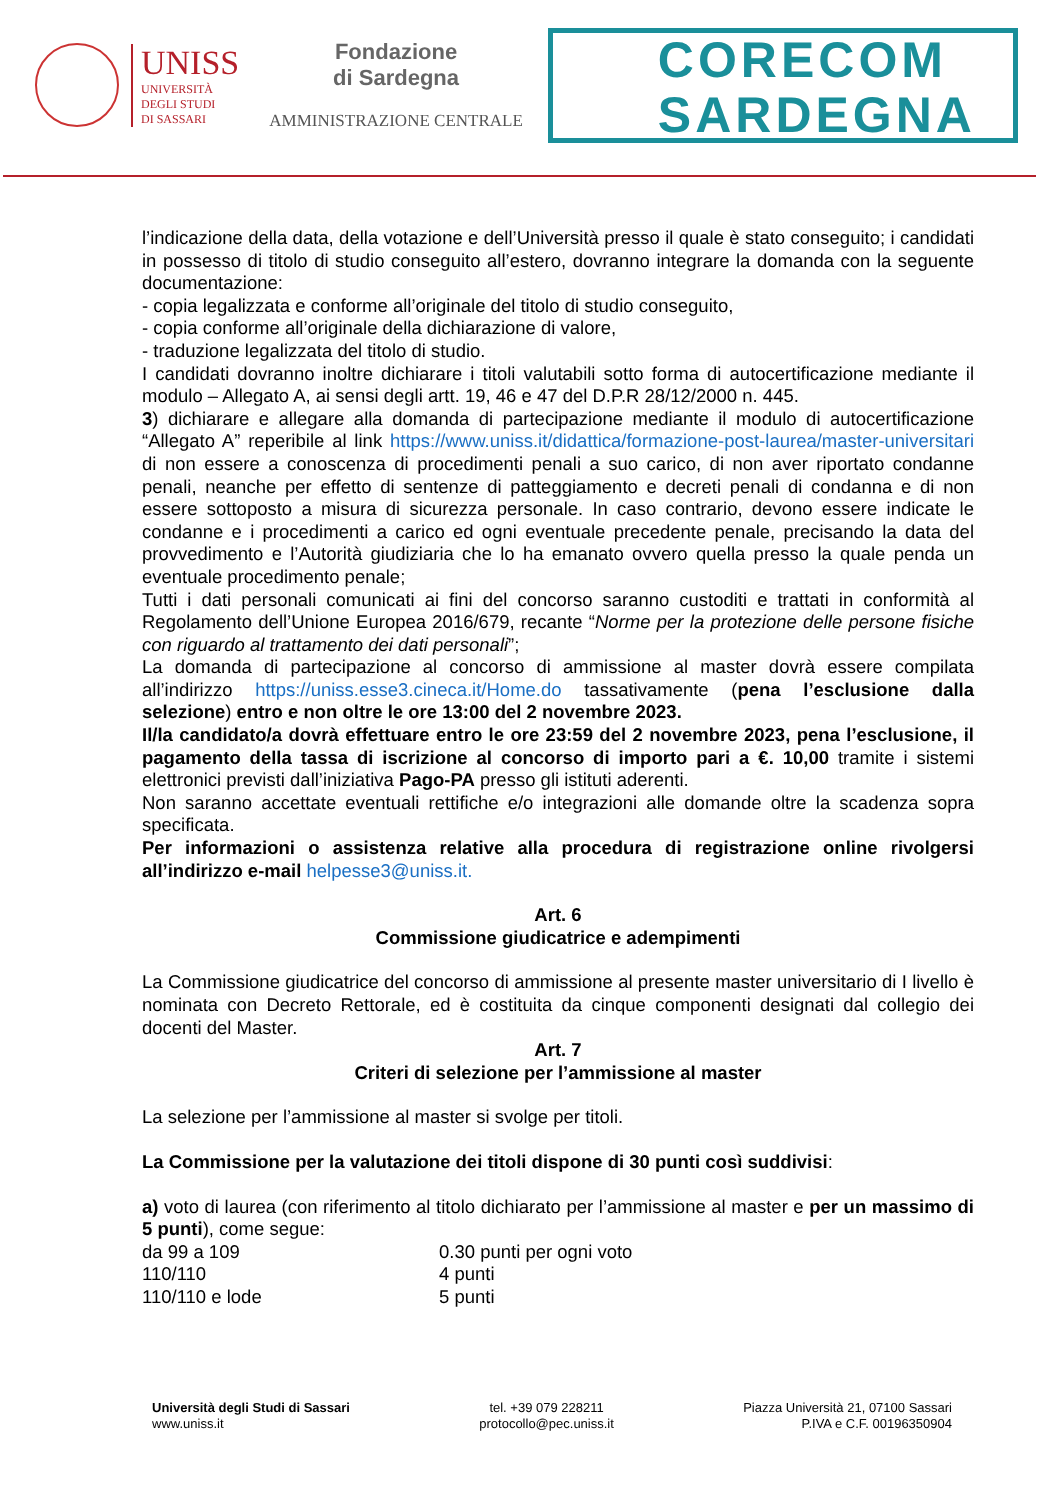UNISS
UNIVERSITÀ
DEGLI STUDI
DI SASSARI
Fondazione
di Sardegna
AMMINISTRAZIONE CENTRALE
CORECOM
SARDEGNA
l’indicazione della data, della votazione e dell’Università presso il quale è stato conseguito; i candidati in possesso di titolo di studio conseguito all’estero, dovranno integrare la domanda con la seguente documentazione:
- copia legalizzata e conforme all’originale del titolo di studio conseguito,
- copia conforme all’originale della dichiarazione di valore,
- traduzione legalizzata del titolo di studio.
I candidati dovranno inoltre dichiarare i titoli valutabili sotto forma di autocertificazione mediante il modulo – Allegato A, ai sensi degli artt. 19, 46 e 47 del D.P.R 28/12/2000 n. 445.
3) dichiarare e allegare alla domanda di partecipazione mediante il modulo di autocertificazione “Allegato A” reperibile al link https://www.uniss.it/didattica/formazione-post-laurea/master-universitari di non essere a conoscenza di procedimenti penali a suo carico, di non aver riportato condanne penali, neanche per effetto di sentenze di patteggiamento e decreti penali di condanna e di non essere sottoposto a misura di sicurezza personale. In caso contrario, devono essere indicate le condanne e i procedimenti a carico ed ogni eventuale precedente penale, precisando la data del provvedimento e l’Autorità giudiziaria che lo ha emanato ovvero quella presso la quale penda un eventuale procedimento penale;
Tutti i dati personali comunicati ai fini del concorso saranno custoditi e trattati in conformità al Regolamento dell’Unione Europea 2016/679, recante “Norme per la protezione delle persone fisiche con riguardo al trattamento dei dati personali”;
La domanda di partecipazione al concorso di ammissione al master dovrà essere compilata all’indirizzo https://uniss.esse3.cineca.it/Home.do tassativamente (pena l’esclusione dalla selezione) entro e non oltre le ore 13:00 del 2 novembre 2023.
Il/la candidato/a dovrà effettuare entro le ore 23:59 del 2 novembre 2023, pena l’esclusione, il pagamento della tassa di iscrizione al concorso di importo pari a €. 10,00 tramite i sistemi elettronici previsti dall’iniziativa Pago-PA presso gli istituti aderenti.
Non saranno accettate eventuali rettifiche e/o integrazioni alle domande oltre la scadenza sopra specificata.
Per informazioni o assistenza relative alla procedura di registrazione online rivolgersi all’indirizzo e-mail helpesse3@uniss.it.
Art. 6
Commissione giudicatrice e adempimenti
La Commissione giudicatrice del concorso di ammissione al presente master universitario di I livello è nominata con Decreto Rettorale, ed è costituita da cinque componenti designati dal collegio dei docenti del Master.
Art. 7
Criteri di selezione per l’ammissione al master
La selezione per l’ammissione al master si svolge per titoli.
La Commissione per la valutazione dei titoli dispone di 30 punti così suddivisi:
a) voto di laurea (con riferimento al titolo dichiarato per l’ammissione al master e per un massimo di 5 punti), come segue:
da 99 a 109 0.30 punti per ogni voto
110/110 4 punti
110/110 e lode 5 punti
Università degli Studi di Sassari
www.uniss.it
tel. +39 079 228211
protocollo@pec.uniss.it
Piazza Università 21, 07100 Sassari
P.IVA e C.F. 00196350904